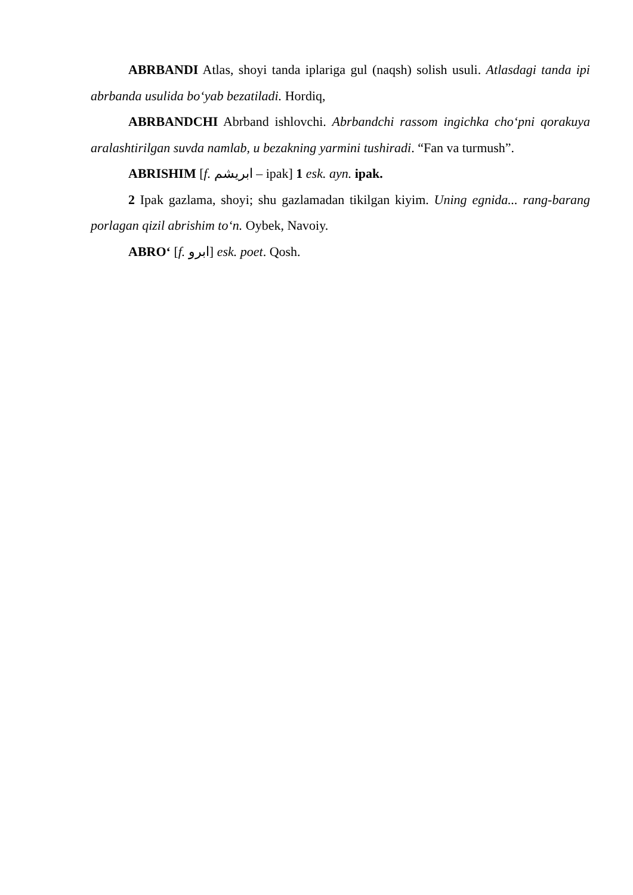ABRBANDI Atlas, shoyi tanda iplariga gul (naqsh) solish usuli. Atlasdagi tanda ipi abrbanda usulida bo‘yab bezatiladi. Hordiq,
ABRBANDCHI Abrband ishlovchi. Abrbandchi rassom ingichka cho‘pni qorakuya aralashtirilgan suvda namlab, u bezakning yarmini tushiradi. “Fan va turmush”.
ABRISHIM [f. ابریشم – ipak] 1 esk. ayn. ipak.
2 Ipak gazlama, shoyi; shu gazlamadan tikilgan kiyim. Uning egnida... rang-barang porlagan qizil abrishim to‘n. Oybek, Navoiy.
ABRO‘ [f. ابرو] esk. poet. Qosh.